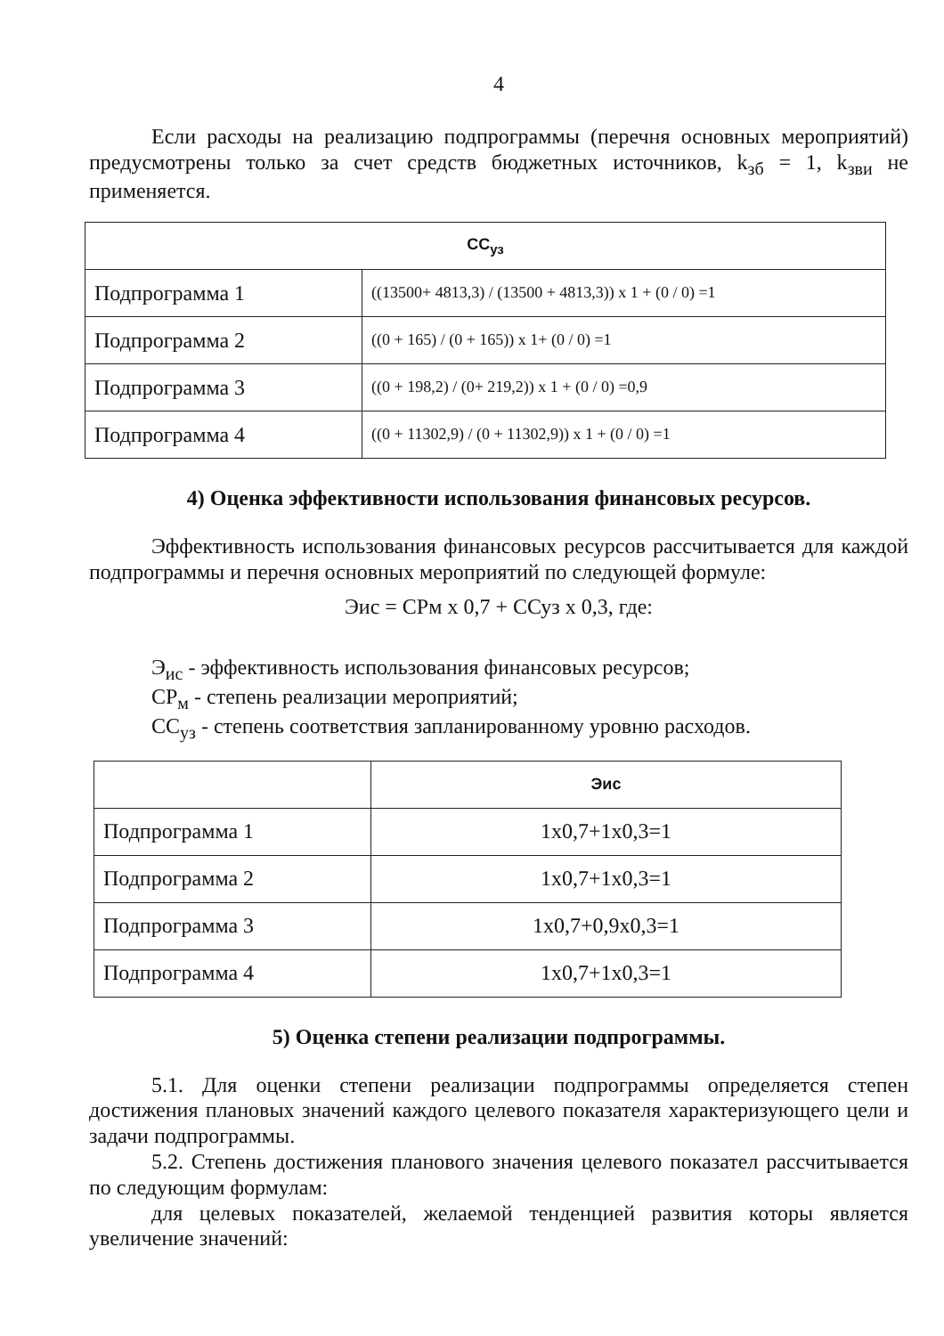4
Если расходы на реализацию подпрограммы (перечня основных мероприятий) предусмотрены только за счет средств бюджетных источников, k<sub>зб</sub> = 1, k<sub>зви</sub> не применяется.
| СС<sub>уз</sub> | |
| --- | --- |
| Подпрограмма 1 | ((13500+ 4813,3) / (13500 + 4813,3)) x 1 + (0 / 0) =1 |
| Подпрограмма 2 | ((0 + 165) / (0 + 165)) x 1+ (0 / 0) =1 |
| Подпрограмма 3 | ((0 + 198,2) / (0+ 219,2)) x 1 + (0 / 0) =0,9 |
| Подпрограмма 4 | ((0 + 11302,9) / (0 + 11302,9)) x 1 + (0 / 0) =1 |
4) Оценка эффективности использования финансовых ресурсов.
Эффективность использования финансовых ресурсов рассчитывается для каждой подпрограммы и перечня основных мероприятий по следующей формуле:
Эис = СРм x 0,7 + ССуз x 0,3, где:
Э<sub>ис</sub> - эффективность использования финансовых ресурсов;
СР<sub>м</sub> - степень реализации мероприятий;
СС<sub>уз</sub> - степень соответствия запланированному уровню расходов.
| | Эис |
| --- | --- |
| Подпрограмма 1 | 1x0,7+1x0,3=1 |
| Подпрограмма 2 | 1x0,7+1x0,3=1 |
| Подпрограмма 3 | 1x0,7+0,9x0,3=1 |
| Подпрограмма 4 | 1x0,7+1x0,3=1 |
5) Оценка степени реализации подпрограммы.
5.1. Для оценки степени реализации подпрограммы определяется степен достижения плановых значений каждого целевого показателя характеризующего цели и задачи подпрограммы.
5.2. Степень достижения планового значения целевого показател рассчитывается по следующим формулам:
для целевых показателей, желаемой тенденцией развития которы является увеличение значений: